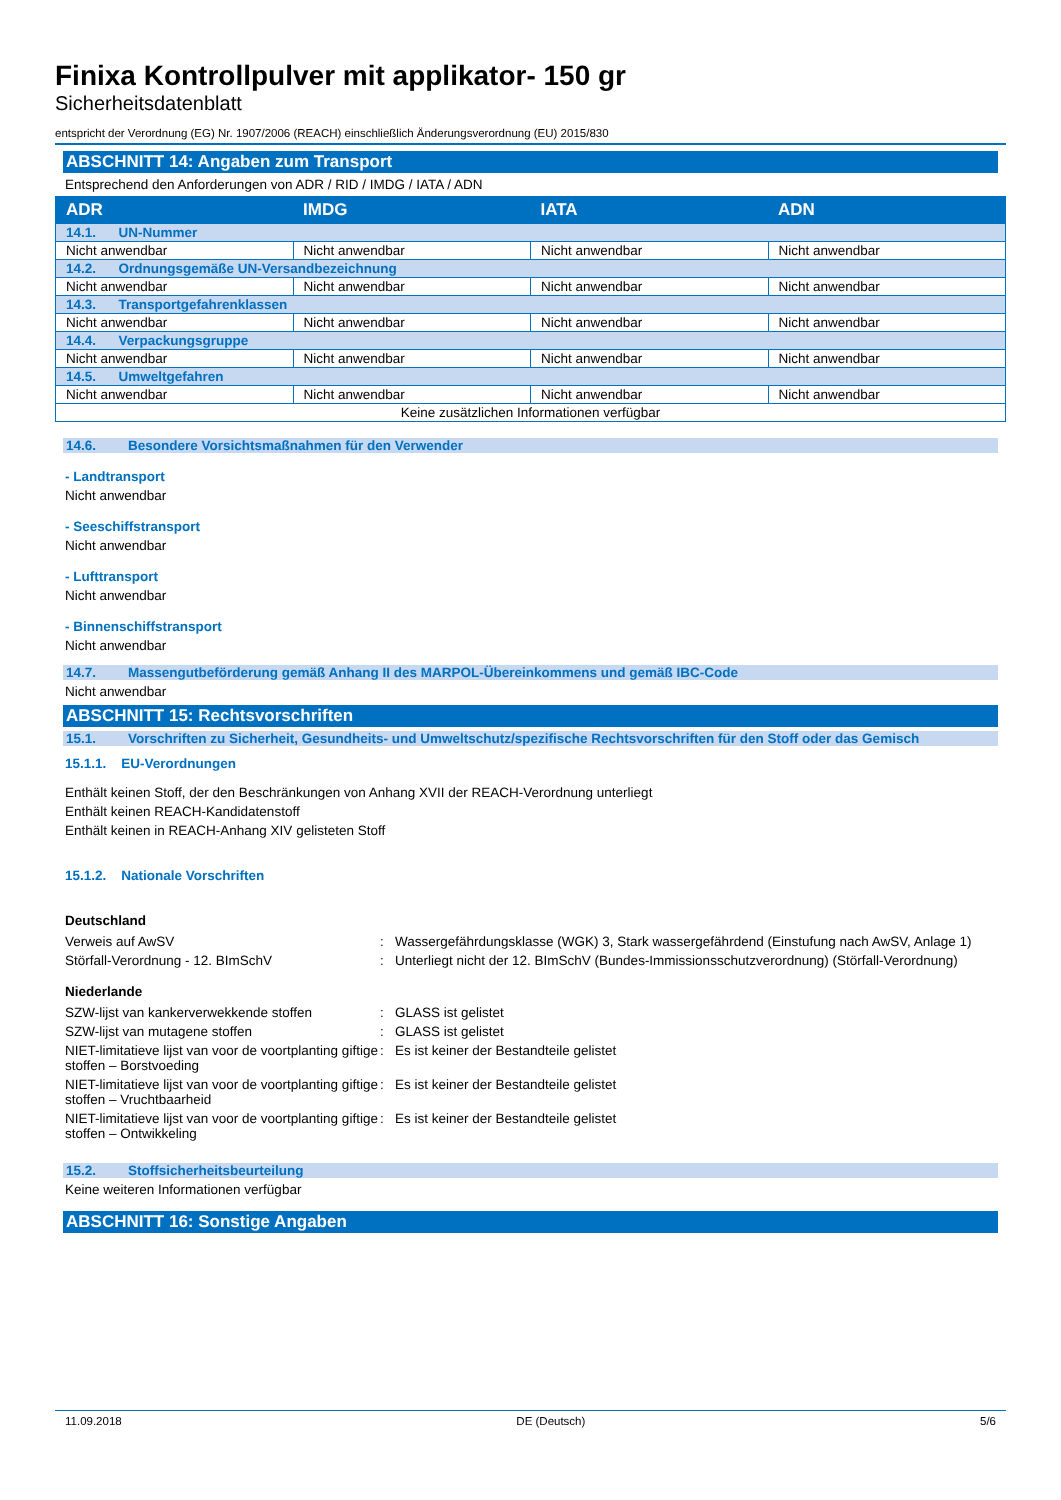Finixa Kontrollpulver mit applikator- 150 gr
Sicherheitsdatenblatt
entspricht der Verordnung (EG) Nr. 1907/2006 (REACH) einschließlich Änderungsverordnung (EU) 2015/830
ABSCHNITT 14: Angaben zum Transport
Entsprechend den Anforderungen von ADR / RID / IMDG / IATA / ADN
| ADR | IMDG | IATA | ADN |
| --- | --- | --- | --- |
| 14.1. UN-Nummer | | | |
| Nicht anwendbar | Nicht anwendbar | Nicht anwendbar | Nicht anwendbar |
| 14.2. Ordnungsgemäße UN-Versandbezeichnung | | | |
| Nicht anwendbar | Nicht anwendbar | Nicht anwendbar | Nicht anwendbar |
| 14.3. Transportgefahrenklassen | | | |
| Nicht anwendbar | Nicht anwendbar | Nicht anwendbar | Nicht anwendbar |
| 14.4. Verpackungsgruppe | | | |
| Nicht anwendbar | Nicht anwendbar | Nicht anwendbar | Nicht anwendbar |
| 14.5. Umweltgefahren | | | |
| Nicht anwendbar | Nicht anwendbar | Nicht anwendbar | Nicht anwendbar |
| Keine zusätzlichen Informationen verfügbar | | | |
14.6. Besondere Vorsichtsmaßnahmen für den Verwender
- Landtransport
Nicht anwendbar
- Seeschiffstransport
Nicht anwendbar
- Lufttransport
Nicht anwendbar
- Binnenschiffstransport
Nicht anwendbar
14.7. Massengutbeförderung gemäß Anhang II des MARPOL-Übereinkommens und gemäß IBC-Code
Nicht anwendbar
ABSCHNITT 15: Rechtsvorschriften
15.1. Vorschriften zu Sicherheit, Gesundheits- und Umweltschutz/spezifische Rechtsvorschriften für den Stoff oder das Gemisch
15.1.1. EU-Verordnungen
Enthält keinen Stoff, der den Beschränkungen von Anhang XVII der REACH-Verordnung unterliegt
Enthält keinen REACH-Kandidatenstoff
Enthält keinen in REACH-Anhang XIV gelisteten Stoff
15.1.2. Nationale Vorschriften
Deutschland
| Verweis auf AwSV | : | Wassergefährdungsklasse (WGK) 3, Stark wassergefährdend (Einstufung nach AwSV, Anlage 1) |
| Störfall-Verordnung - 12. BImSchV | : | Unterliegt nicht der 12. BImSchV (Bundes-Immissionsschutzverordnung) (Störfall-Verordnung) |
Niederlande
| SZW-lijst van kankerverwekkende stoffen | : | GLASS ist gelistet |
| SZW-lijst van mutagene stoffen | : | GLASS ist gelistet |
| NIET-limitatieve lijst van voor de voortplanting giftige stoffen – Borstvoeding | : | Es ist keiner der Bestandteile gelistet |
| NIET-limitatieve lijst van voor de voortplanting giftige stoffen – Vruchtbaarheid | : | Es ist keiner der Bestandteile gelistet |
| NIET-limitatieve lijst van voor de voortplanting giftige stoffen – Ontwikkeling | : | Es ist keiner der Bestandteile gelistet |
15.2. Stoffsicherheitsbeurteilung
Keine weiteren Informationen verfügbar
ABSCHNITT 16: Sonstige Angaben
11.09.2018 DE (Deutsch) 5/6